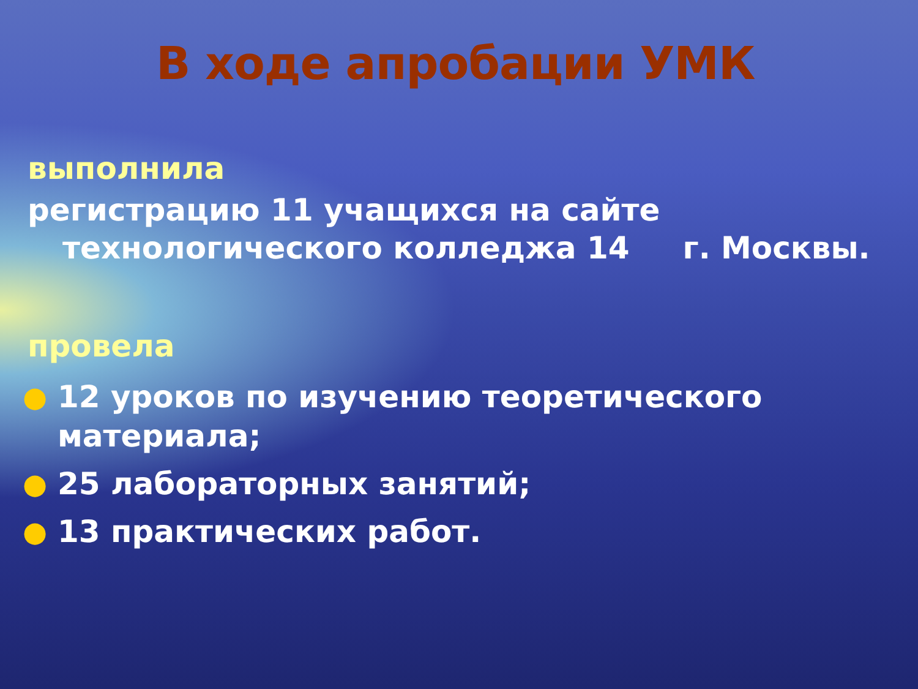В ходе апробации УМК
выполнила
регистрацию 11 учащихся на сайте технологического колледжа 14 г. Москвы.
провела
● 12 уроков по изучению теоретического материала;
● 25 лабораторных занятий;
● 13 практических работ.